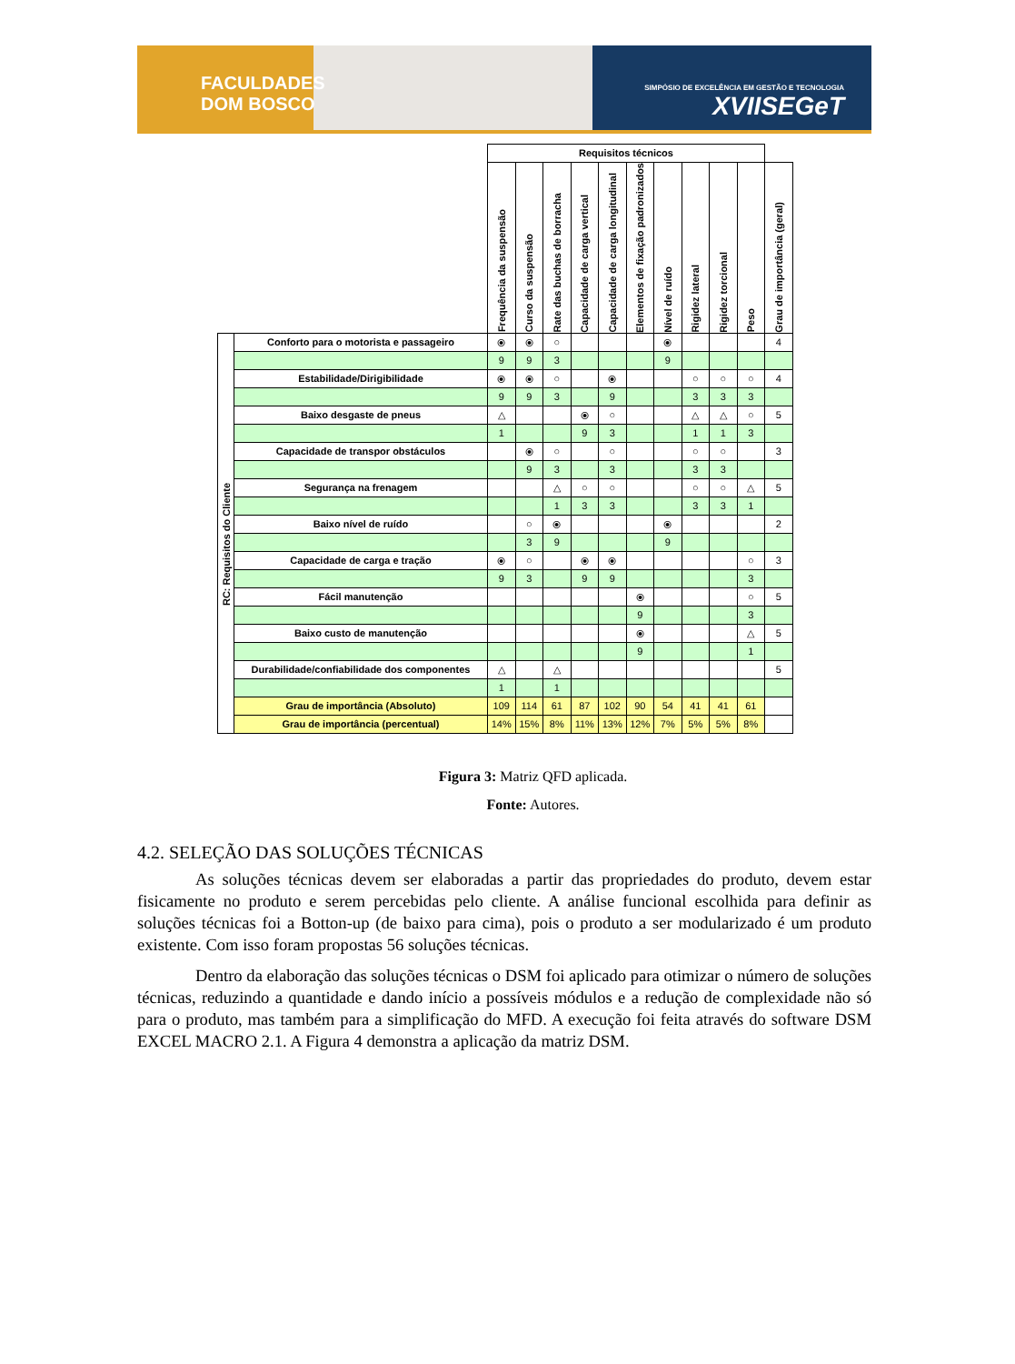FACULDADES
DOM BOSCO
SIMPÓSIO DE EXCELÊNCIA EM GESTÃO E TECNOLOGIA
XVIISEGeT
| | | Requisitos técnicos | | | | | | | | | | |
| | | Frequência da suspensão | Curso da suspensão | Rate das buchas de borracha | Capacidade de carga vertical | Capacidade de carga longitudinal | Elementos de fixação padronizados | Nível de ruído | Rigidez lateral | Rigidez torcional | Peso | Grau de importância (geral) |
| RC: Requisitos do Cliente | Conforto para o motorista e passageiro | ⦿ | ⦿ | ○ | | | | ⦿ | | | | 4 |
| | | 9 | 9 | 3 | | | | 9 | | | | |
| | Estabilidade/Dirigibilidade | ⦿ | ⦿ | ○ | | ⦿ | | | ○ | ○ | ○ | 4 |
| | | 9 | 9 | 3 | | 9 | | | 3 | 3 | 3 | |
| | Baixo desgaste de pneus | △ | | | ⦿ | ○ | | | △ | △ | ○ | 5 |
| | | 1 | | | 9 | 3 | | | 1 | 1 | 3 | |
| | Capacidade de transpor obstáculos | | ⦿ | ○ | | ○ | | | ○ | ○ | | 3 |
| | | | 9 | 3 | | 3 | | | 3 | 3 | | |
| | Segurança na frenagem | | | △ | ○ | ○ | | | ○ | ○ | △ | 5 |
| | | | | 1 | 3 | 3 | | | 3 | 3 | 1 | |
| | Baixo nível de ruído | | ○ | ⦿ | | | | ⦿ | | | | 2 |
| | | | 3 | 9 | | | | 9 | | | | |
| | Capacidade de carga e tração | ⦿ | ○ | | ⦿ | ⦿ | | | | | ○ | 3 |
| | | 9 | 3 | | 9 | 9 | | | | | 3 | |
| | Fácil manutenção | | | | | | ⦿ | | | | ○ | 5 |
| | | | | | | | 9 | | | | 3 | |
| | Baixo custo de manutenção | | | | | | ⦿ | | | | △ | 5 |
| | | | | | | | 9 | | | | 1 | |
| | Durabilidade/confiabilidade dos componentes | △ | | △ | | | | | | | | 5 |
| | | 1 | | 1 | | | | | | | | |
| | Grau de importância (Absoluto) | 109 | 114 | 61 | 87 | 102 | 90 | 54 | 41 | 41 | 61 | |
| | Grau de importância (percentual) | 14% | 15% | 8% | 11% | 13% | 12% | 7% | 5% | 5% | 8% | |
Figura 3: Matriz QFD aplicada.
Fonte: Autores.
4.2. SELEÇÃO DAS SOLUÇÕES TÉCNICAS
As soluções técnicas devem ser elaboradas a partir das propriedades do produto, devem estar fisicamente no produto e serem percebidas pelo cliente. A análise funcional escolhida para definir as soluções técnicas foi a Botton-up (de baixo para cima), pois o produto a ser modularizado é um produto existente. Com isso foram propostas 56 soluções técnicas.
Dentro da elaboração das soluções técnicas o DSM foi aplicado para otimizar o número de soluções técnicas, reduzindo a quantidade e dando início a possíveis módulos e a redução de complexidade não só para o produto, mas também para a simplificação do MFD. A execução foi feita através do software DSM EXCEL MACRO 2.1. A Figura 4 demonstra a aplicação da matriz DSM.